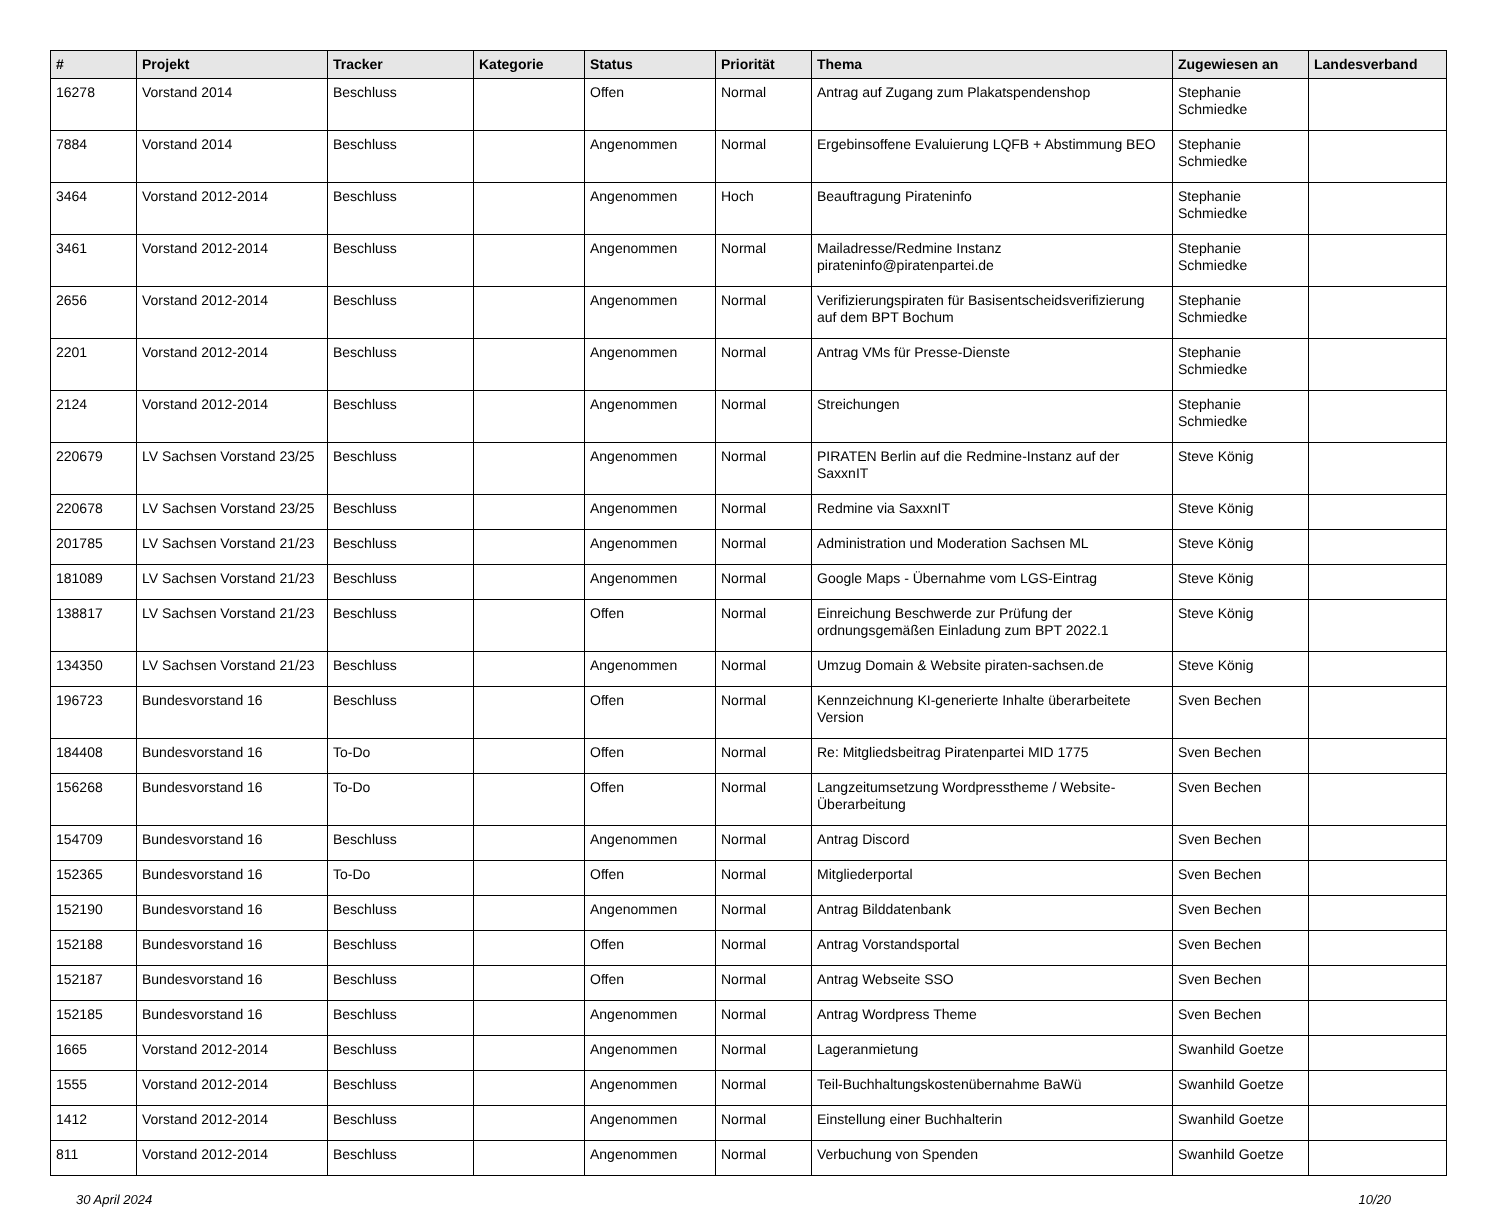| # | Projekt | Tracker | Kategorie | Status | Priorität | Thema | Zugewiesen an | Landesverband |
| --- | --- | --- | --- | --- | --- | --- | --- | --- |
| 16278 | Vorstand 2014 | Beschluss | | Offen | Normal | Antrag auf Zugang zum Plakatspendenshop | Stephanie Schmiedke | |
| 7884 | Vorstand 2014 | Beschluss | | Angenommen | Normal | Ergebinsoffene Evaluierung LQFB + Abstimmung BEO | Stephanie Schmiedke | |
| 3464 | Vorstand 2012-2014 | Beschluss | | Angenommen | Hoch | Beauftragung Pirateninfo | Stephanie Schmiedke | |
| 3461 | Vorstand 2012-2014 | Beschluss | | Angenommen | Normal | Mailadresse/Redmine Instanz pirateninfo@piratenpartei.de | Stephanie Schmiedke | |
| 2656 | Vorstand 2012-2014 | Beschluss | | Angenommen | Normal | Verifizierungspiraten für Basisentscheidsverifizierung auf dem BPT Bochum | Stephanie Schmiedke | |
| 2201 | Vorstand 2012-2014 | Beschluss | | Angenommen | Normal | Antrag VMs für Presse-Dienste | Stephanie Schmiedke | |
| 2124 | Vorstand 2012-2014 | Beschluss | | Angenommen | Normal | Streichungen | Stephanie Schmiedke | |
| 220679 | LV Sachsen Vorstand 23/25 | Beschluss | | Angenommen | Normal | PIRATEN Berlin auf die Redmine-Instanz auf der SaxxnIT | Steve König | |
| 220678 | LV Sachsen Vorstand 23/25 | Beschluss | | Angenommen | Normal | Redmine via SaxxnIT | Steve König | |
| 201785 | LV Sachsen Vorstand 21/23 | Beschluss | | Angenommen | Normal | Administration und Moderation Sachsen ML | Steve König | |
| 181089 | LV Sachsen Vorstand 21/23 | Beschluss | | Angenommen | Normal | Google Maps - Übernahme vom LGS-Eintrag | Steve König | |
| 138817 | LV Sachsen Vorstand 21/23 | Beschluss | | Offen | Normal | Einreichung Beschwerde zur Prüfung der ordnungsgemäßen Einladung zum BPT 2022.1 | Steve König | |
| 134350 | LV Sachsen Vorstand 21/23 | Beschluss | | Angenommen | Normal | Umzug Domain & Website piraten-sachsen.de | Steve König | |
| 196723 | Bundesvorstand 16 | Beschluss | | Offen | Normal | Kennzeichnung KI-generierte Inhalte überarbeitete Version | Sven Bechen | |
| 184408 | Bundesvorstand 16 | To-Do | | Offen | Normal | Re: Mitgliedsbeitrag Piratenpartei MID 1775 | Sven Bechen | |
| 156268 | Bundesvorstand 16 | To-Do | | Offen | Normal | Langzeitumsetzung Wordpresstheme / Website-Überarbeitung | Sven Bechen | |
| 154709 | Bundesvorstand 16 | Beschluss | | Angenommen | Normal | Antrag Discord | Sven Bechen | |
| 152365 | Bundesvorstand 16 | To-Do | | Offen | Normal | Mitgliederportal | Sven Bechen | |
| 152190 | Bundesvorstand 16 | Beschluss | | Angenommen | Normal | Antrag Bilddatenbank | Sven Bechen | |
| 152188 | Bundesvorstand 16 | Beschluss | | Offen | Normal | Antrag Vorstandsportal | Sven Bechen | |
| 152187 | Bundesvorstand 16 | Beschluss | | Offen | Normal | Antrag Webseite SSO | Sven Bechen | |
| 152185 | Bundesvorstand 16 | Beschluss | | Angenommen | Normal | Antrag Wordpress Theme | Sven Bechen | |
| 1665 | Vorstand 2012-2014 | Beschluss | | Angenommen | Normal | Lageranmietung | Swanhild Goetze | |
| 1555 | Vorstand 2012-2014 | Beschluss | | Angenommen | Normal | Teil-Buchhaltungskostenübernahme BaWü | Swanhild Goetze | |
| 1412 | Vorstand 2012-2014 | Beschluss | | Angenommen | Normal | Einstellung einer Buchhalterin | Swanhild Goetze | |
| 811 | Vorstand 2012-2014 | Beschluss | | Angenommen | Normal | Verbuchung von Spenden | Swanhild Goetze | |
30 April 2024 10/20